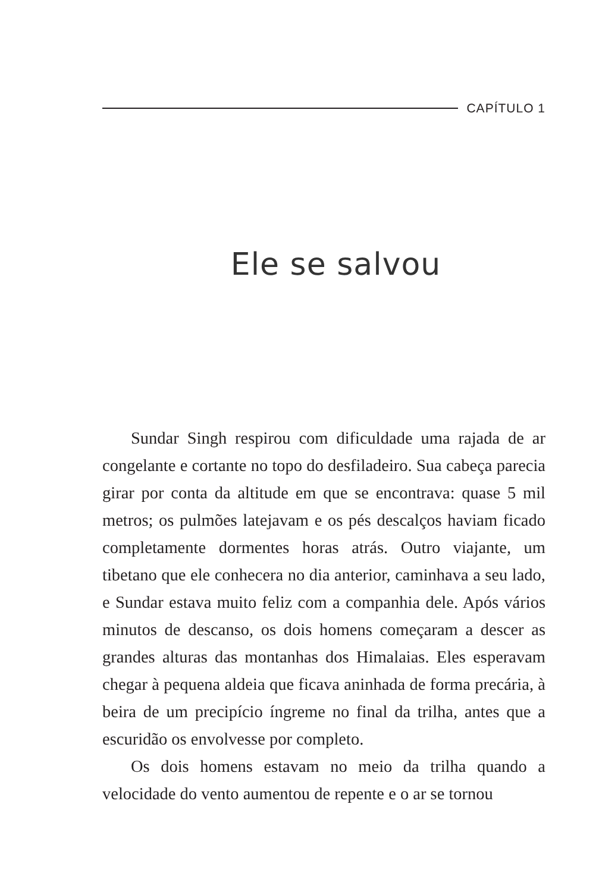CAPÍTULO 1
Ele se salvou
Sundar Singh respirou com dificuldade uma rajada de ar congelante e cortante no topo do desfiladeiro. Sua cabeça parecia girar por conta da altitude em que se encontrava: quase 5 mil metros; os pulmões latejavam e os pés descalços haviam ficado completamente dormentes horas atrás. Outro viajante, um tibetano que ele conhecera no dia anterior, caminhava a seu lado, e Sundar estava muito feliz com a companhia dele. Após vários minutos de descanso, os dois homens começaram a descer as grandes alturas das montanhas dos Himalaias. Eles esperavam chegar à pequena aldeia que ficava aninhada de forma precária, à beira de um precipício íngreme no final da trilha, antes que a escuridão os envolvesse por completo.
Os dois homens estavam no meio da trilha quando a velocidade do vento aumentou de repente e o ar se tornou